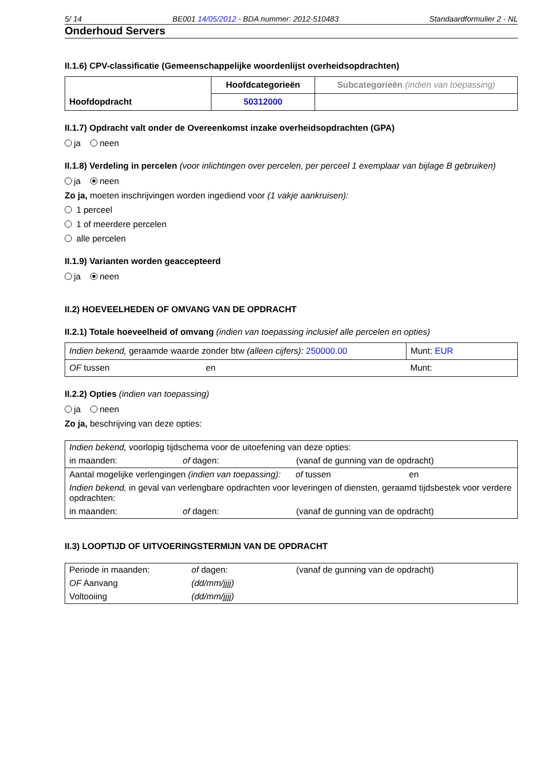5/ 14 BE001 14/05/2012 - BDA nummer: 2012-510483 Standaardformulier 2 - NL
Onderhoud Servers
II.1.6) CPV-classificatie (Gemeenschappelijke woordenlijst overheidsopdrachten)
| Hoofdopdracht | Hoofdcategorieën | Subcategorieën (indien van toepassing) |
| | 50312000 | |
II.1.7) Opdracht valt onder de Overeenkomst inzake overheidsopdrachten (GPA)
ja neen
II.1.8) Verdeling in percelen (voor inlichtingen over percelen, per perceel 1 exemplaar van bijlage B gebruiken)
ja neen
Zo ja, moeten inschrijvingen worden ingediend voor (1 vakje aankruisen):
1 perceel
1 of meerdere percelen
alle percelen
II.1.9) Varianten worden geaccepteerd
ja neen
II.2) HOEVEELHEDEN OF OMVANG VAN DE OPDRACHT
II.2.1) Totale hoeveelheid of omvang (indien van toepassing inclusief alle percelen en opties)
| Indien bekend, geraamde waarde zonder btw (alleen cijfers): 250000.00 | | Munt: EUR |
| OF tussen | en | Munt: |
II.2.2) Opties (indien van toepassing)
ja neen
Zo ja, beschrijving van deze opties:
| Indien bekend, voorlopig tijdschema voor de uitoefening van deze opties: | | |
| in maanden: | of dagen: | (vanaf de gunning van de opdracht) |
| Aantal mogelijke verlengingen (indien van toepassing): | of tussen | en |
| Indien bekend, in geval van verlengbare opdrachten voor leveringen of diensten, geraamd tijdsbestek voor verdere opdrachten: | | |
| in maanden: | of dagen: | (vanaf de gunning van de opdracht) |
II.3) LOOPTIJD OF UITVOERINGSTERMIJN VAN DE OPDRACHT
| Periode in maanden: | of dagen: | (vanaf de gunning van de opdracht) |
| OF Aanvang | (dd/mm/jjjj) | |
| Voltooiing | (dd/mm/jjjj) | |